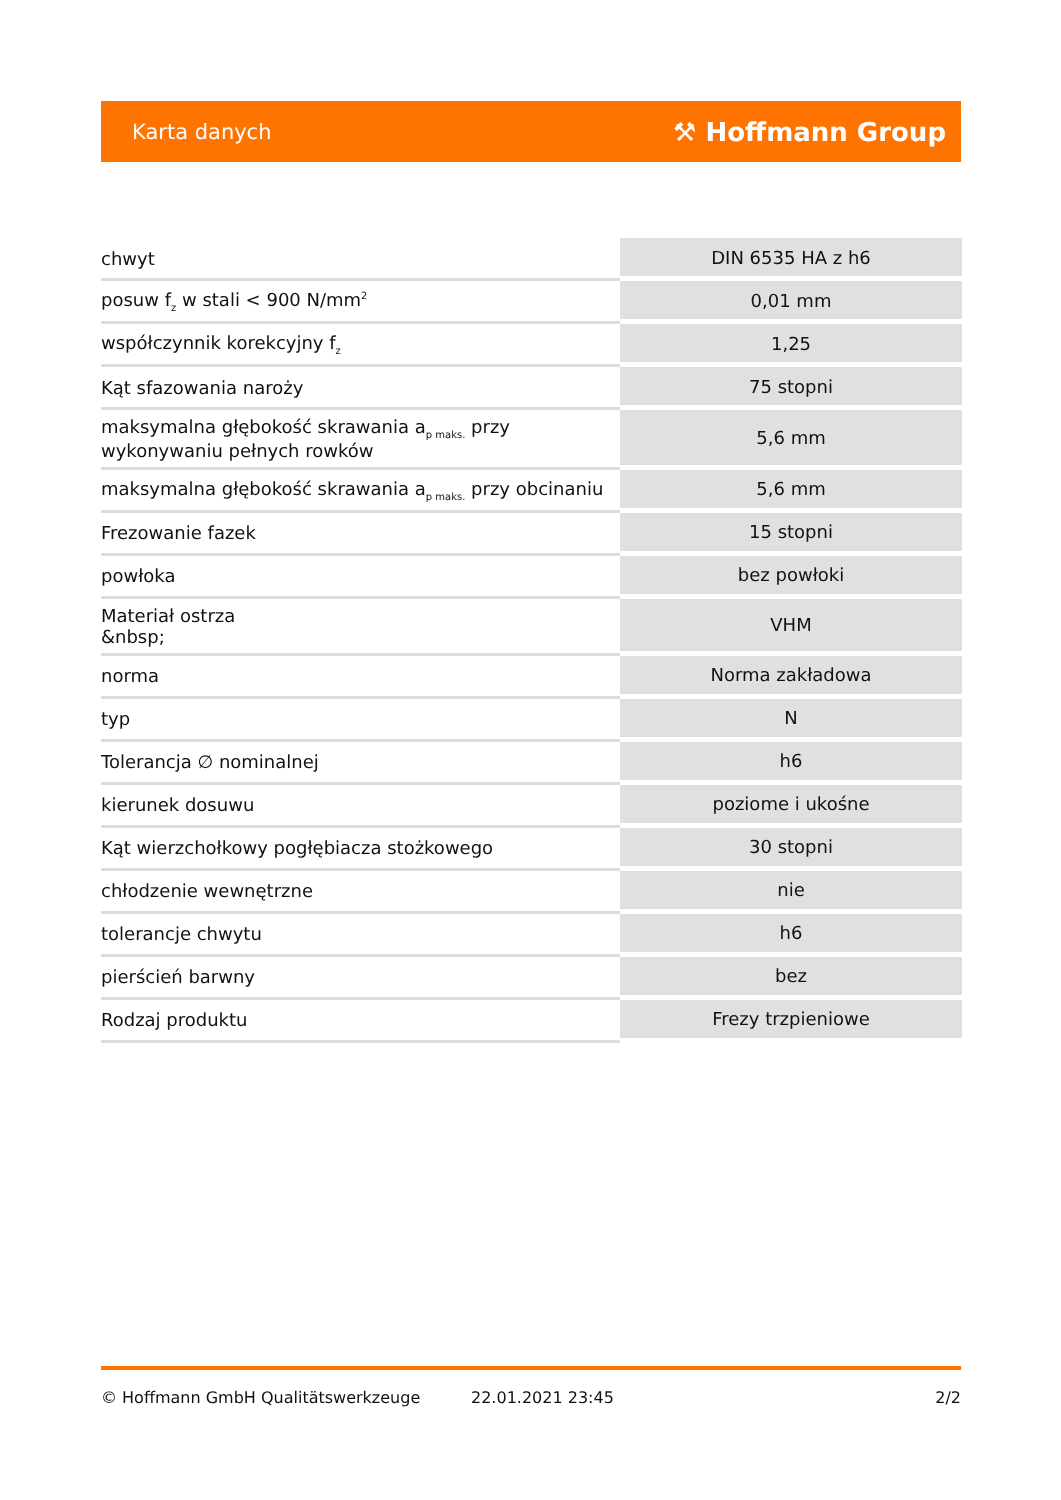Karta danych ⚒ Hoffmann Group
| chwyt | DIN 6535 HA z h6 |
| posuw f<sub>z</sub> w stali < 900 N/mm<sup>2</sup> | 0,01 mm |
| współczynnik korekcyjny f<sub>z</sub> | 1,25 |
| Kąt sfazowania naroży | 75 stopni |
| maksymalna głębokość skrawania a<sub>p maks.</sub> przy wykonywaniu pełnych rowków | 5,6 mm |
| maksymalna głębokość skrawania a<sub>p maks.</sub> przy obcinaniu | 5,6 mm |
| Frezowanie fazek | 15 stopni |
| powłoka | bez powłoki |
| Materiał ostrza &nbsp; | VHM |
| norma | Norma zakładowa |
| typ | N |
| Tolerancja ∅ nominalnej | h6 |
| kierunek dosuwu | poziome i ukośne |
| Kąt wierzchołkowy pogłębiacza stożkowego | 30 stopni |
| chłodzenie wewnętrzne | nie |
| tolerancje chwytu | h6 |
| pierścień barwny | bez |
| Rodzaj produktu | Frezy trzpieniowe |
© Hoffmann GmbH Qualitätswerkzeuge 22.01.2021 23:45 2/2